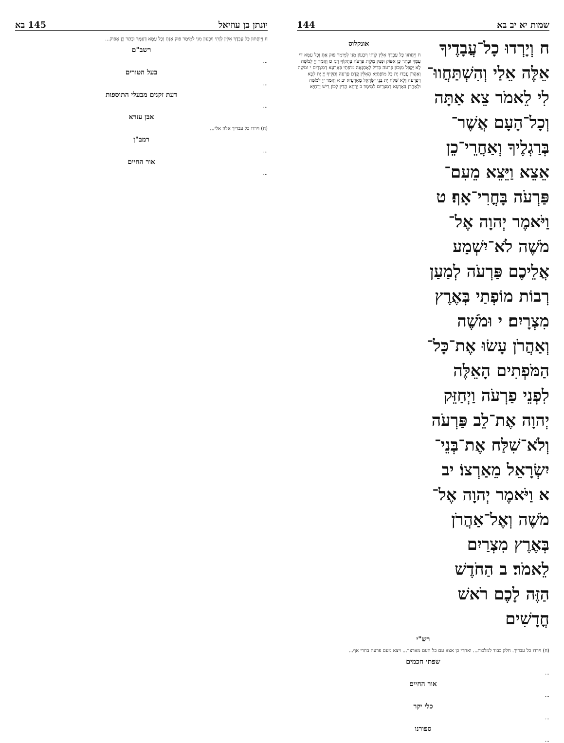שמות יא יב בא 144
ח וְיָרְדוּ כָל־עֲבָדֶיךָ אֵלֶּה אֵלַי וְהִשְׁתַּחֲווּ־לִי לֵאמֹר צֵא אַתָּה וְכָל־הָעָם אֲשֶׁר־בְּרַגְלֶיךָ וְאַחֲרֵי־כֵן אֵצֵא וַיֵּצֵא מֵעִם־פַּרְעֹה בָּחֳרִי־אָף׃ ט וַיֹּאמֶר יְהוָה אֶל־מֹשֶׁה לֹא־יִשְׁמַע אֲלֵיכֶם פַּרְעֹה לְמַעַן רְבוֹת מוֹפְתַי בְּאֶרֶץ מִצְרָיִם׃ י וּמֹשֶׁה וְאַהֲרֹן עָשׂוּ אֶת־כָּל־הַמֹּפְתִים הָאֵלֶּה לִפְנֵי פַרְעֹה וַיְחַזֵּק יְהוָה אֶת־לֵב פַּרְעֹה וְלֹא־שִׁלַּח אֶת־בְּנֵי־יִשְׂרָאֵל מֵאַרְצוֹ׃ יב א וַיֹּאמֶר יְהוָה אֶל־מֹשֶׁה וְאֶל־אַהֲרֹן בְּאֶרֶץ מִצְרַיִם לֵאמֹר׃ ב הַחֹדֶשׁ הַזֶּה לָכֶם רֹאשׁ חֳדָשִׁים
אונקלוס
ח וְיֵחֲתוּן כָּל עַבְדָךְ אִלֵּין לְוָתִי וְיִבְעוֹן מִנִּי לְמֵימַר פּוּק אַתְּ וְכָל עַמָּא דִּי עִמָּךְ וּבָתַר כֵּן אֶפּוֹק וּנְפַק מִלְּוָת פַּרְעֹה בִּתְקוֹף רְגַז׃ ט וַאֲמַר יְיָ לְמֹשֶׁה לָא יְקַבֵּל מִנְּכוֹן פַּרְעֹה בְּדִיל לְאַסְגָּאָה מוֹפְתַי בְּאַרְעָא דְמִצְרָיִם׃ י וּמֹשֶׁה וְאַהֲרֹן עֲבַדוּ יָת כָּל מוֹפְתַיָּא הָאִלֵּין קֳדָם פַּרְעֹה וְתַקֵּיף יְיָ יָת לִבָּא דְפַרְעֹה וְלָא שַׁלַּח יָת בְּנֵי יִשְׂרָאֵל מֵאַרְעֵיהּ׃ יב א וַאֲמַר יְיָ לְמֹשֶׁה וּלְאַהֲרֹן בְּאַרְעָא דְמִצְרַיִם לְמֵימָר׃ ב יַרְחָא הָדֵין לְכוֹן רֵישׁ יַרְחַיָּא
רש"י
(ח) וירדו כל עבדיך. חלק כבוד למלכות... ואחרי כן אצא עם כל העם מארצך... ויצא מעם פרעה בחרי אף...
שפתי חכמים
...
אור החיים
...
כלי יקר
...
ספורנו
...
יונתן בן עוזיאל 145 בא
ח וְיֵיחֲתוּן כָּל עַבְדָךְ אִלֵּין לְוָתִי וְיִבְעוֹן מִנִּי לְמֵימַר פּוּק אַנְתְּ וְכָל עַמָּא דְּעִמָּךְ וּבָתַר כֵּן אֶפּוֹק...
רשב"ם
...
בעל הטורים
...
דעת זקנים מבעלי התוספות
...
אבן עזרא
(ח) וירדו כל עבדיך אלה אלי...
רמב"ן
...
אור החיים
...